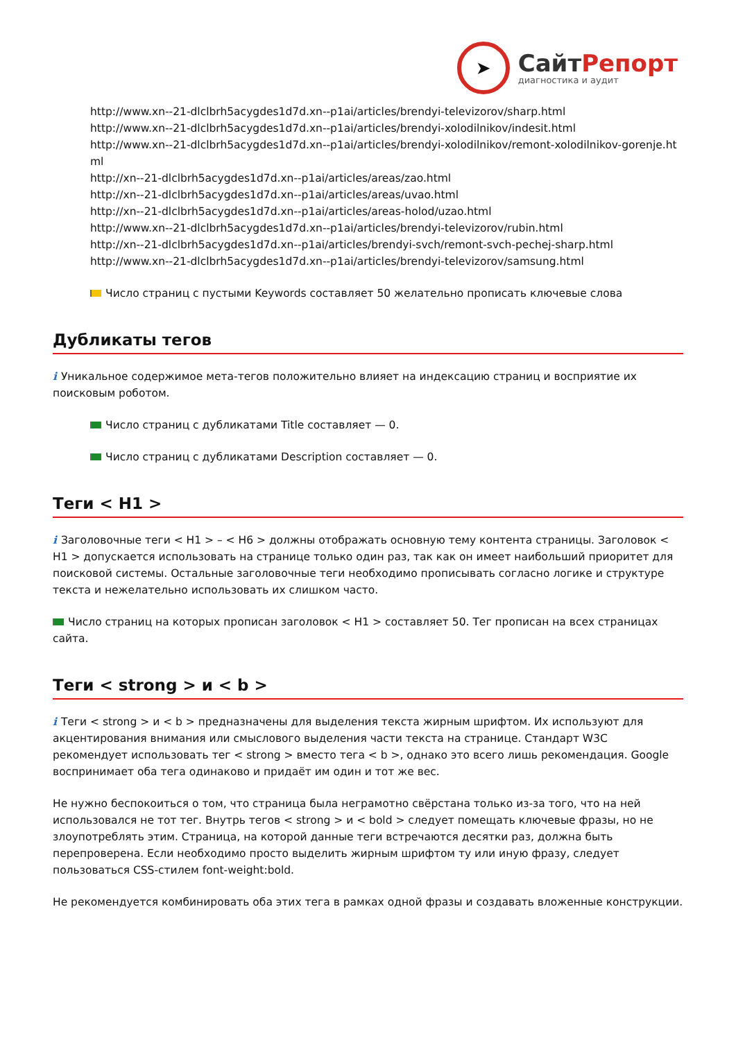➤
СайтРепорт
диагностика и аудит
http://www.xn--21-dlclbrh5acygdes1d7d.xn--p1ai/articles/brendyi-televizorov/sharp.html
http://www.xn--21-dlclbrh5acygdes1d7d.xn--p1ai/articles/brendyi-xolodilnikov/indesit.html
http://www.xn--21-dlclbrh5acygdes1d7d.xn--p1ai/articles/brendyi-xolodilnikov/remont-xolodilnikov-gorenje.html
http://xn--21-dlclbrh5acygdes1d7d.xn--p1ai/articles/areas/zao.html
http://xn--21-dlclbrh5acygdes1d7d.xn--p1ai/articles/areas/uvao.html
http://xn--21-dlclbrh5acygdes1d7d.xn--p1ai/articles/areas-holod/uzao.html
http://www.xn--21-dlclbrh5acygdes1d7d.xn--p1ai/articles/brendyi-televizorov/rubin.html
http://xn--21-dlclbrh5acygdes1d7d.xn--p1ai/articles/brendyi-svch/remont-svch-pechej-sharp.html
http://www.xn--21-dlclbrh5acygdes1d7d.xn--p1ai/articles/brendyi-televizorov/samsung.html
Число страниц с пустыми Keywords составляет 50 желательно прописать ключевые слова
Дубликаты тегов
i Уникальное содержимое мета-тегов положительно влияет на индексацию страниц и восприятие их поисковым роботом.
Число страниц с дубликатами Title составляет — 0.
Число страниц с дубликатами Description составляет — 0.
Теги < H1 >
i Заголовочные теги < H1 > – < H6 > должны отображать основную тему контента страницы. Заголовок < H1 > допускается использовать на странице только один раз, так как он имеет наибольший приоритет для поисковой системы. Остальные заголовочные теги необходимо прописывать согласно логике и структуре текста и нежелательно использовать их слишком часто.
Число страниц на которых прописан заголовок < H1 > составляет 50. Тег прописан на всех страницах сайта.
Теги < strong > и < b >
i Теги < strong > и < b > предназначены для выделения текста жирным шрифтом. Их используют для акцентирования внимания или смыслового выделения части текста на странице. Стандарт W3C рекомендует использовать тег < strong > вместо тега < b >, однако это всего лишь рекомендация. Google воспринимает оба тега одинаково и придаёт им один и тот же вес.
Не нужно беспокоиться о том, что страница была неграмотно свёрстана только из-за того, что на ней использовался не тот тег. Внутрь тегов < strong > и < bold > следует помещать ключевые фразы, но не злоупотреблять этим. Страница, на которой данные теги встречаются десятки раз, должна быть перепроверена. Если необходимо просто выделить жирным шрифтом ту или иную фразу, следует пользоваться CSS-стилем font-weight:bold.
Не рекомендуется комбинировать оба этих тега в рамках одной фразы и создавать вложенные конструкции.